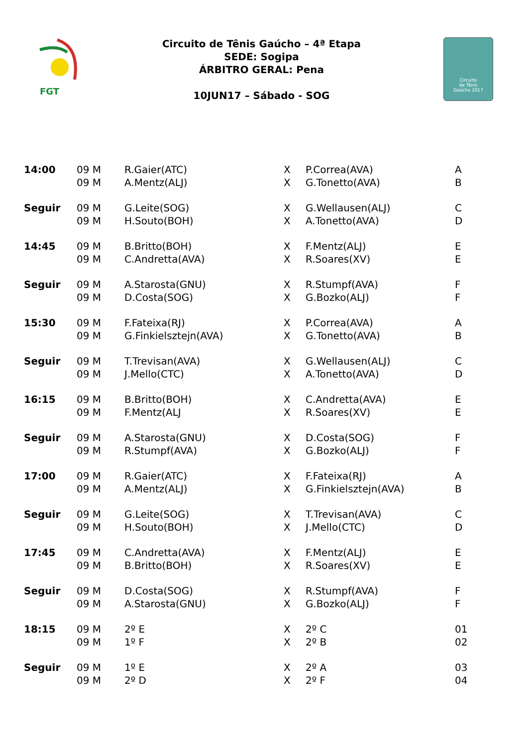FGT
Circuito de Tênis Gaúcho – 4ª Etapa
SEDE: Sogipa
ÁRBITRO GERAL: Pena
10JUN17 – Sábado - SOG
Circuito
de Tênis
Gaúcho 2017
| 14:00 | 09 M | R.Gaier(ATC) | X | P.Correa(AVA) | A |
| | 09 M | A.Mentz(ALJ) | X | G.Tonetto(AVA) | B |
| Seguir | 09 M | G.Leite(SOG) | X | G.Wellausen(ALJ) | C |
| | 09 M | H.Souto(BOH) | X | A.Tonetto(AVA) | D |
| 14:45 | 09 M | B.Britto(BOH) | X | F.Mentz(ALJ) | E |
| | 09 M | C.Andretta(AVA) | X | R.Soares(XV) | E |
| Seguir | 09 M | A.Starosta(GNU) | X | R.Stumpf(AVA) | F |
| | 09 M | D.Costa(SOG) | X | G.Bozko(ALJ) | F |
| 15:30 | 09 M | F.Fateixa(RJ) | X | P.Correa(AVA) | A |
| | 09 M | G.Finkielsztejn(AVA) | X | G.Tonetto(AVA) | B |
| Seguir | 09 M | T.Trevisan(AVA) | X | G.Wellausen(ALJ) | C |
| | 09 M | J.Mello(CTC) | X | A.Tonetto(AVA) | D |
| 16:15 | 09 M | B.Britto(BOH) | X | C.Andretta(AVA) | E |
| | 09 M | F.Mentz(ALJ | X | R.Soares(XV) | E |
| Seguir | 09 M | A.Starosta(GNU) | X | D.Costa(SOG) | F |
| | 09 M | R.Stumpf(AVA) | X | G.Bozko(ALJ) | F |
| 17:00 | 09 M | R.Gaier(ATC) | X | F.Fateixa(RJ) | A |
| | 09 M | A.Mentz(ALJ) | X | G.Finkielsztejn(AVA) | B |
| Seguir | 09 M | G.Leite(SOG) | X | T.Trevisan(AVA) | C |
| | 09 M | H.Souto(BOH) | X | J.Mello(CTC) | D |
| 17:45 | 09 M | C.Andretta(AVA) | X | F.Mentz(ALJ) | E |
| | 09 M | B.Britto(BOH) | X | R.Soares(XV) | E |
| Seguir | 09 M | D.Costa(SOG) | X | R.Stumpf(AVA) | F |
| | 09 M | A.Starosta(GNU) | X | G.Bozko(ALJ) | F |
| 18:15 | 09 M | 2º E | X | 2º C | 01 |
| | 09 M | 1º F | X | 2º B | 02 |
| Seguir | 09 M | 1º E | X | 2º A | 03 |
| | 09 M | 2º D | X | 2º F | 04 |